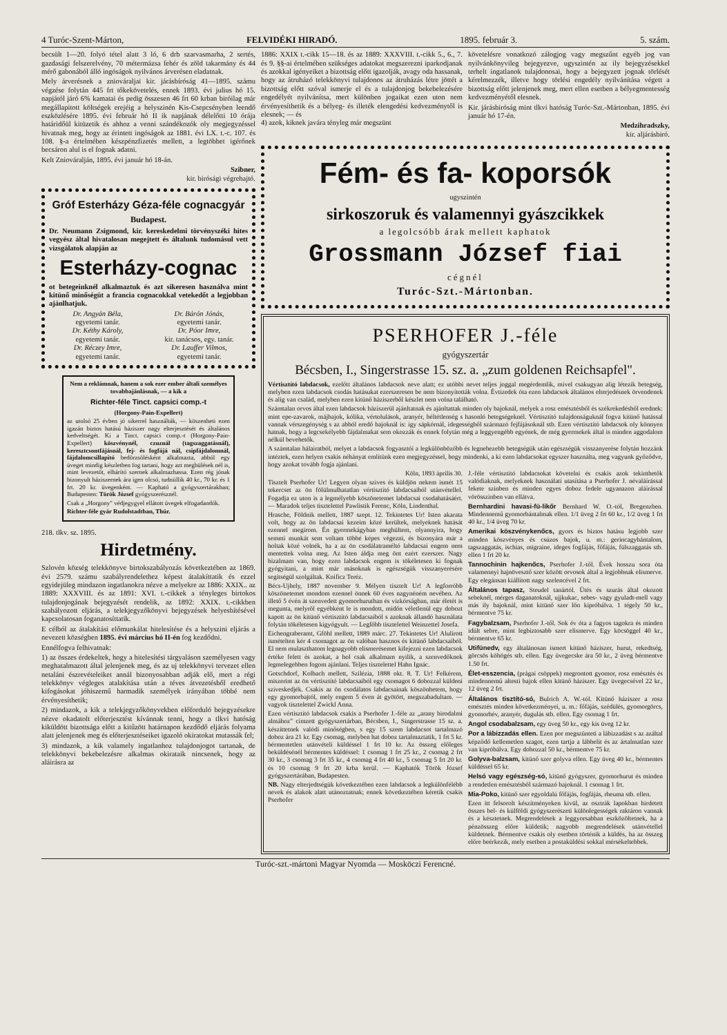4 Turóc-Szent-Márton, FELVIDÉKI HIRADÓ. 1895. február 3. 5. szám.
becsült 1—20. folyó tétel alatt 3 ló, 6 drb szarvasmarha, 2 sertés, gazdasági felszerelvény, 70 métermázsa fehér és zöld takarmány és 44 mérő gabonából álló ingóságok nyilvános árverésen eladatnak.
Mely árverésnek a zniováraljai kir. járásbíróság 41—1895. számu végzése folytán 445 frt tőkekövetelés, ennek 1893. évi julius hó 15. napjától járó 6% kamatai és pedig összesen 46 frt 60 krban biróilag már megállapitott költségek erejéig a helyszinén Kis-Csepcsényben leendő eszközlésére 1895. évi február hó II ik napjának délelőtti 10 órája határidőül kitüzetik és ahhoz a venni szándékozók oly megjegyzéssel hivatnak meg, hogy az érintett ingóságok az 1881. évi LX. t.-c. 107. és 108. §-a értelmében készpénzfizetés mellett, a legtöbbet igérőnek becsáron alul is el fognak adatni.
Kelt Zniováralján, 1895. évi január hó 18-án.
Szibner,
kir. birósági végrehajtó.
Gróf Esterházy Géza-féle cognacgyár
Budapest.
Dr. Neumann Zsigmond, kir. kereskedelmi törvényszéki hites vegyész által hivatalosan megejtett és általunk tudomásul vett vizsgálatok alapján az
Esterházy-cognac
ot betegeinknél alkalmaztuk és azt sikeresen használva mint kitünő minőségüt a francia cognacokkal vetekedőt a legjobban ajánlhatjuk.
Dr. Angyán Béla,
egyetemi tanár.
Dr. Kéthy Károly,
egyetemi tanár.
Dr. Réczey Imre,
egyetemi tanár.
Dr. Bárón Jónás,
egyetemi tanár.
Dr. Póor Imre,
kir. tanácsos, egy. tanár.
Dr. Lauffer Vilmos,
egyetemi tanár.
Nem a reklámnak, hanem a sok ezer ember általi személyes tovabbajánlásnak, — a kik a
Richter-féle Tinct. capsici comp.-t
(Horgony-Pain-Expellert)
az utolsó 25 évben jó sikerrel használták, — köszenheti ezen igazán biztos hatású háziszer nagy elterjesztését és általános kedveltségét. Ki a Tinct. capsici comp.-t (Horgony-Pain-Expellert) köszvénynél, czuznál (tagszaggatásnál), keresztcsontfájásnál, fej- és fogfájá nál, csipfájdalomnál, fájdalomcsillapitó bedörzsölésként alkalmazta, abból egy üveget mindig készletben fog tartani, hogy azt meghülések nél is, mint levezetőt, elhárító szernek alkalmazhassa. Ezen rég jónak bizonyult háziszernek ára igen olcsó, tudniillik 40 kr., 70 kr. és 1 frt. 20 kr. üvegenként. — Kapható a gyógyszertárakban; Budapesten: Török József gyógyszerésznél.
Csak a „Horgony" védjegygyel ellátott üvegek elfogadandók.
Richter-féle gyár Rudolstadtban, Thür.
218. tlkv. sz. 1895.
Hirdetmény.
Szlovén község telekkönyve birtokszabályozás következtében az 1869. évi 2579. számu szabályrendelethez képest átalakíttatik és ezzel egyidejüleg mindazon ingatlanokra nézve a melyekre az 1886: XXIX.. az 1889: XXXVIII. és az 1891: XVI. t.-cikkek a tényleges birtokos tulajdonjogának bejegyzését rendelik, az 1892: XXIX. t.-cikkben szabályozott eljárás, a telekjegyzőkönyvi bejegyzések helyesbítésével kapcsolatosan foganatosíttatik.
E célból az átalakítási előmunkálat hitelesítése és a helyszini eljárás a nevezett községben 1895. évi március hó II-én fog kezdődni.
Ennélfogva felhivatnak:
1) az összes érdekeltek, hogy a hitelesítési tárgyaláson személyesen vagy meghatalmazott által jelenjenek meg, és az uj telekkönyvi tervezet ellen netaláni észrevételeiket annál bizonyosabban adják elő, mert a régi telekkönyv végleges atalakítása után a téves átvezetésből eredhető kifogásokat jóhiszemű harmadik személyek irányában többé nem érvényesíthetik;
2) mindazok, a kik a telekjegyzőkönyvekben előforduló bejegyzésekre nézve okadatolt előterjesztést kívánnak tenni, hogy a tlkvi hatóság kiküldött bizottsága előtt a kitűzött határnapon kezdődő eljárás folyama alatt jelenjenek meg és előterjesztéseiket igazoló okiratokat mutassák fel;
3) mindazok, a kik valamely ingatlanhoz tulajdonjogot tartanak, de telekkönyvi bekebelezésre alkalmas okirataik nincsenek, hogy az aláirásra az
1886: XXIX t.-cikk 15—18. és az 1889: XXXVIII. t.-cikk 5., 6., 7. és 9. §§-ai értelmében szükséges adatokat megszerezni iparkodjanak és azokkal igényeiket a bizottság előtt igazolják, avagy oda hassanak, hogy az átruházó telekkönyvi tulajdonos az átruházás létre jöttét a bizottság előtt szóval ismerje el és a tulajdonjog bekebelezésére engedélyét nyilvánítsa, mert különben jogaikat ezen uton nem érvényesíthetik és a bélyeg- és illeték elengedési kedvezménytől is elesnek; — és
4) azok, kiknek javára tényleg már megszünt
követelésre vonatkozó zálogjog vagy megszűnt egyéb jog van nyilvánkönyvileg bejegyezve, ugyszintén az ily bejegyzésekkel terhelt ingatlanok tulajdonosai, hogy a bejegyzett jognak törlését kérelmezzék, illetve hogy törlési engedély nyilvánítása végett a bizottság előtt jelenjenek meg, mert ellen esetben a bélyegmentesség kedvezményétől elesnek.
Kir. járásbiróság mint tlkvi hatóság Turóc-Szt.-Mártonban, 1895. évi január hó 17-én.
Medzihradszky,
kir. aljárásbiró.
Fém- és fa- koporsók
ugyszintén
sirkoszoruk és valamennyi gyászcikkek
a legolcsóbb árak mellett kaphatok
Grossmann József fiai
cégnél
Turóc-Szt.-Mártonban.
PSERHOFER J.-féle
gyógyszertár
Bécsben, I., Singerstrasse 15. sz. a. „zum goldenen Reichsapfel".
Vértisztító labdacsok, ezelőtt általános labdacsok neve alatt; ez utóbbi nevet teljes joggal megérdemlik, mivel csakugyan alig létezik betegség, melyben ezen labdacsok csodás hatásukat ezerszeresen be nem bizonyították volna. Évtizedek óta ezen labdacsok általános elterjedésnek örvendenek és alig van család, melyben ezen kitünő háziszerből készlet nem volna található.
Számtalan orvos által ezen labdacsok háziszerül ajánltatnak és ajánltattak minden oly bajoknál, melyek a rosz emésztésből és székrekedésből erednek: mint epe-zavarok, májbajok, kólika, vértolulások, aranyér, béltétlenség s hasonló betegségeknél. Vértisztító tulajdonságuknál fogva kitünő hatással vannak vérszegénység s az abból eredő bajoknál is: igy sápkórnál, idegességből származó fejfájásoknál stb. Ezen vértisztító labdacsok oly könnyen hatnak, hogy a legcsekélyebb fájdalmakat sem okozzák és ennek folytán még a leggyengébb egyének, de még gyermekek által is minden aggodalom nélkül bevehetők.
A számtalan hálairatból, melyet a labdacsok fogyasztói a legkülönbözőbb és legnehezebb betegségük után egészségük visszanyerése folytán hozzánk intéztek, ezen helyen csakis néhányat említünk ezen megjegyzéssel, hogy mindenki, a ki ezen labdacsokat egyszer használta, meg vagyunk győződve, hogy azokat tovább fogja ajánlani.
Köln, 1893 április 30.
Tisztelt Pserhofer Ur! Legyen olyan szives és küldjön nekem ismét 15 tekercset az ön fölülmulhatatlan vértisztító labdacsaiból utánvétellel. Fogadja ez uton is a legmélyebb köszönetemet labdacsai csodahatásáért. — Maradok teljes tisztelettel Pawlistik Ferenc, Köln, Lindenthal.
Hrasche, Földnik mellett, 1887 szept. 12. Tekintetes Ur! Isten akarata volt, hogy az ön labdacsai kezeim közé kerültek, melyeknek hatását ezennel megirom. Én gyermekágyban meghültem, olyannyira, hogy semmi munkát sem voltam többé képes végezni, és bizonyára már a holtak közé volnék, ha a az ön csodálatraméltó labdacsai engem nem mentettek volna meg. Az Isten áldja meg önt ezért ezerszer. Nagy bizalmam van, hogy ezen labdacsok engem is tökéletesen ki fognak gyógyitani, a mint már másoknak is egészségük visszanyerésére segitségül szolgáltak. Knificz Teréz.
Bécs-Ujhely, 1887 november 9. Mélyen tisztelt Ur! A legforróbb köszönetemet mondom ezennel önnek 60 éves nagynéném nevében. Az illető 5 évén át szenvedett gyomorhurutban és vizkórságban, már életét is megunta, melyről egyébként le is mondott, midőn véletlenül egy dobozt kapott az ön kitünő vértisztító labdacsaiból s azoknak állandó használata folytán tökéletesen kigyógyult. — Legfőbb tisztelettel Weinzettel Josefa.
Eichengraberamt, Gföhl mellett, 1889 márc. 27. Tekintetes Ur! Alulirott ismételten kér 4 csomagot az ön valóban hasznos és kitünő labdacsaiból. El nem mulaszthatom legnagyobb elismerésemet kifejezni ezen labdacsok értéke felett és azokat, a hol csak alkalmam nyilik, a szenvedőknek legmelegebben fogom ajánlani. Teljes tisztelettel Hahn Ignác.
Gotschdorf, Kolbach mellett, Szilézia, 1888 okt. 8. T. Ur! Felkérem, miszerint az ön vértisztító labdacsaiból egy csomagot 6 dobozzal küldeni szíveskedjék. Csakis az ön csodálatos labdacsainak köszönhetem, hogy egy gyomorbajtól, mely engem 5 éven át gyötört, megszabadultam. — vagyok tisztelettel Zwickl Anna.
Ezen vértisztító labdacsok csakis a Pserhofer J.-féle az „arany birodalmi almához" címzett gyógyszertárban, Bécsben, I., Singerstrasse 15 sz. a. készíttetnek valódi minőségben, s egy 15 szem labdacsot tartalmazó doboz ára 21 kr. Egy csomag, melyben hat doboz tartalmaztatik, 1 frt 5 kr. bérmentetlen utánvételi küldéssel 1 frt 10 kr. Az összeg előleges beküldésénél bérmentes küldéssel: 1 csomag 1 frt 25 kr., 2 csomag 2 frt 30 kr., 3 csomag 3 frt 35 kr., 4 csomag 4 frt 40 kr., 5 csomag 5 frt 20 kr. és 10 csomag 9 frt 20 krba kerül. — Kaphatók Török József gyógyszertárában, Budapesten.
NB. Nagy elterjedtségük következtében ezen labdacsok a legkülönfélébb nevek és alakok alatt utánoztatnak; ennek következtében kéretik csakis Pserhofer
J.-féle vértisztító labdacsokat követelni és csakis azok tekinthetők valódiaknak, melyeknek használati utasítása a Pserhofer J. névaláírással fekete szinben és minden egyes doboz fedele ugyanazon aláírással vörösszinben van ellátva.
Bernhardini havasi-fü-likőr Bernhard W. O.-tól, Bregenzben. Mindennemű gyomorbántalmak ellen. 1/1 üveg 2 frt 60 kr., 1/2 üveg 1 frt 40 kr., 1/4 üveg 70 kr.
Amerikai köszvénykenőcs, gyors és biztos hatásu legjobb szer minden köszvényes és csúzos bajok, u. m.: gerincagybántalom, tagszaggatás, ischias, migraine, ideges fogfájás, főfájás, fülszaggatás stb. ellen 1 frt 20 kr.
Tannochinin hajkenőcs, Pserhofer J.-től. Évek hosszu sora óta valamennyi hajnövesztő szer között orvosok által a legjobbnak elismerve. Egy elegánsan kiállított nagy szelencével 2 frt.
Általános tapasz, Steudel tanártól. Ütés és szurás által okozott sebeknél, mérges daganatoknál, ujjkukac, sebes- vagy gyuladt-mell vagy más ily bajoknál, mint kitünő szer lőn kipróbálva. 1 tégely 50 kr., bérmentve 75 kr.
Fagybalzsam, Pserhofer J.-től. Sok év óta a fagyos tagokra és minden idült sebre, mint legbiztosabb szer elismerve. Egy köcsöggel 40 kr., bérmentve 65 kr.
Utifünedv, egy általánosan ismert kitünő háziszer, hurut, rekedtség, görcsös köhögés stb. ellen. Egy üvegecske ára 50 kr., 2 üveg bérmentve 1.50 frt.
Élet-esszencia, (prágai csöppek) megrontott gyomor, rosz emésztés és mindennemű altesti bajok ellen kitünő háziszer. Egy üvegecsével 22 kr., 12 üveg 2 frt.
Általános tisztító-só, Bulrich A. W.-tól. Kitünő háziszer a rosz emésztés minden következményei, u. m.: főfájás, szédülés, gyomorgörcs, gyomorhév, aranyér, dugulás stb. ellen. Egy csomag 1 frt.
Angol csodabalzsam, egy üveg 50 kr., egy kis üveg 12 kr.
Por a lábizzadás ellen. Ezen por megszünteti a lábizzadást s az azáltal képződő kellemetlen szagot, ezen tartja a lábbelit és az ártalmatlan szer van kipróbálva. Egy dobozzal 50 kr., bérmentve 75 kr.
Golyva-balzsam, kitünő szer golyva ellen. Egy üveg 40 kr., bérmentes küldéssel 65 kr.
Helsó vagy egészség-só, kitünő gyógyszer, gyomorhurut és minden a rendetlen emésztésből származó bajoknál. 1 csomag 1 frt.
Mia-Poko, kitünő szer egyoldalú főfájás, fogfájás, rheuma stb. ellen.
Ezen itt felsorolt készítményeken kivül, az osztrák lapokban hirdetett összes bel- és külföldi gyógyszerészeti különlegességek raktáron vannak és a késztetnek. Megrendelések a leggyorsabban eszközöltetnek, ha a pénzösszeg előre küldetik; nagyobb megrendelések utánvétellel küldetnek. Bérmentve csakis oly esetben történik a küldés, ha az összeg előre beérkezik, mely esetben a postaküldési sokkal mérsékeltebbek.
Turóc-szt.-mártoni Magyar Nyomda — Mosköczi Ferencné.